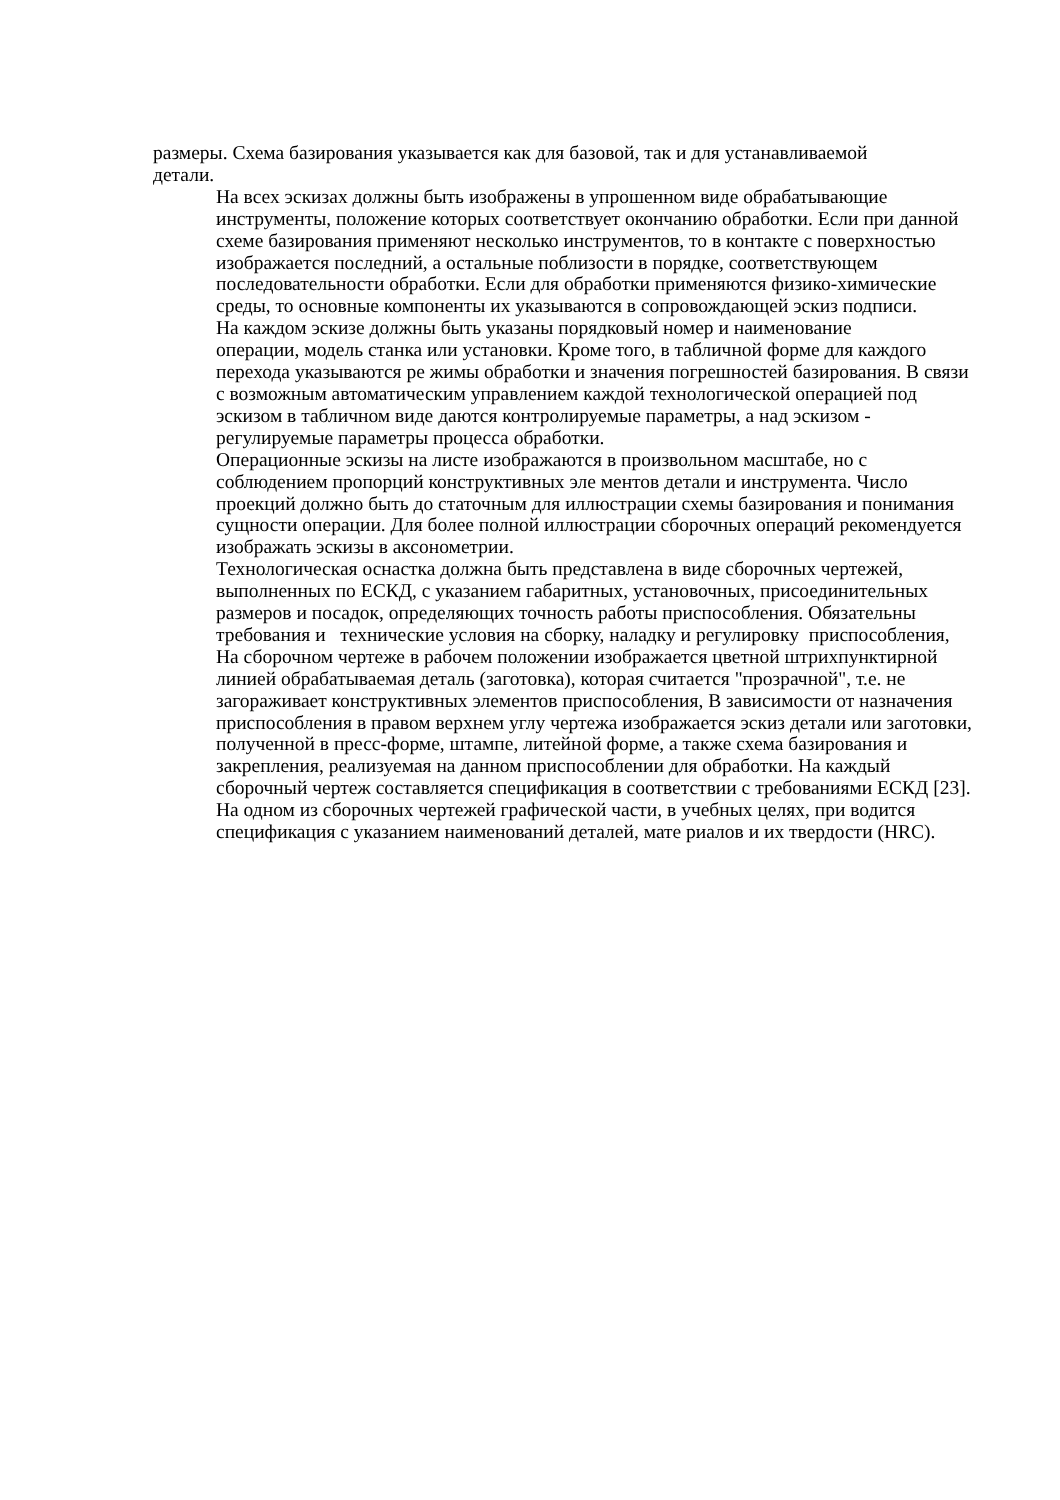размеры. Схема базирования указывается как для базовой, так и для устанавливаемой
детали.
На всех эскизах должны быть изображены в упрошенном виде обрабатывающие
инструменты, положение которых соответствует окончанию обработки. Если при данной
схеме базирования применяют несколько инструментов, то в контакте с поверхностью
изображается последний, а остальные поблизости в порядке, соответствующем
последовательности обработки. Если для обработки применяются физико-химические
среды, то основные компоненты их указываются в сопровождающей эскиз подписи.
На каждом эскизе должны быть указаны порядковый номер и наименование
операции, модель станка или установки. Кроме того, в табличной форме для каждого
перехода указываются ре жимы обработки и значения погрешностей базирования. В связи
с возможным автоматическим управлением каждой технологической операцией под
эскизом в табличном виде даются контролируемые параметры, а над эскизом -
регулируемые параметры процесса обработки.
Операционные эскизы на листе изображаются в произвольном масштабе, но с
соблюдением пропорций конструктивных эле ментов детали и инструмента. Число
проекций должно быть до статочным для иллюстрации схемы базирования и понимания
сущности операции. Для более полной иллюстрации сборочных операций рекомендуется
изображать эскизы в аксонометрии.
Технологическая оснастка должна быть представлена в виде сборочных чертежей,
выполненных по ЕСКД, с указанием габаритных, установочных, присоединительных
размеров и посадок, определяющих точность работы приспособления. Обязательны
требования и технические условия на сборку, наладку и регулировку приспособления,
На сборочном чертеже в рабочем положении изображается цветной штрихпунктирной
линией обрабатываемая деталь (заготовка), которая считается "прозрачной", т.е. не
загораживает конструктивных элементов приспособления, В зависимости от назначения
приспособления в правом верхнем углу чертежа изображается эскиз детали или заготовки,
полученной в пресс-форме, штампе, литейной форме, а также схема базирования и
закрепления, реализуемая на данном приспособлении для обработки. На каждый
сборочный чертеж составляется спецификация в соответствии с требованиями ЕСКД [23].
На одном из сборочных чертежей графической части, в учебных целях, при водится
спецификация с указанием наименований деталей, мате риалов и их твердости (HRC).